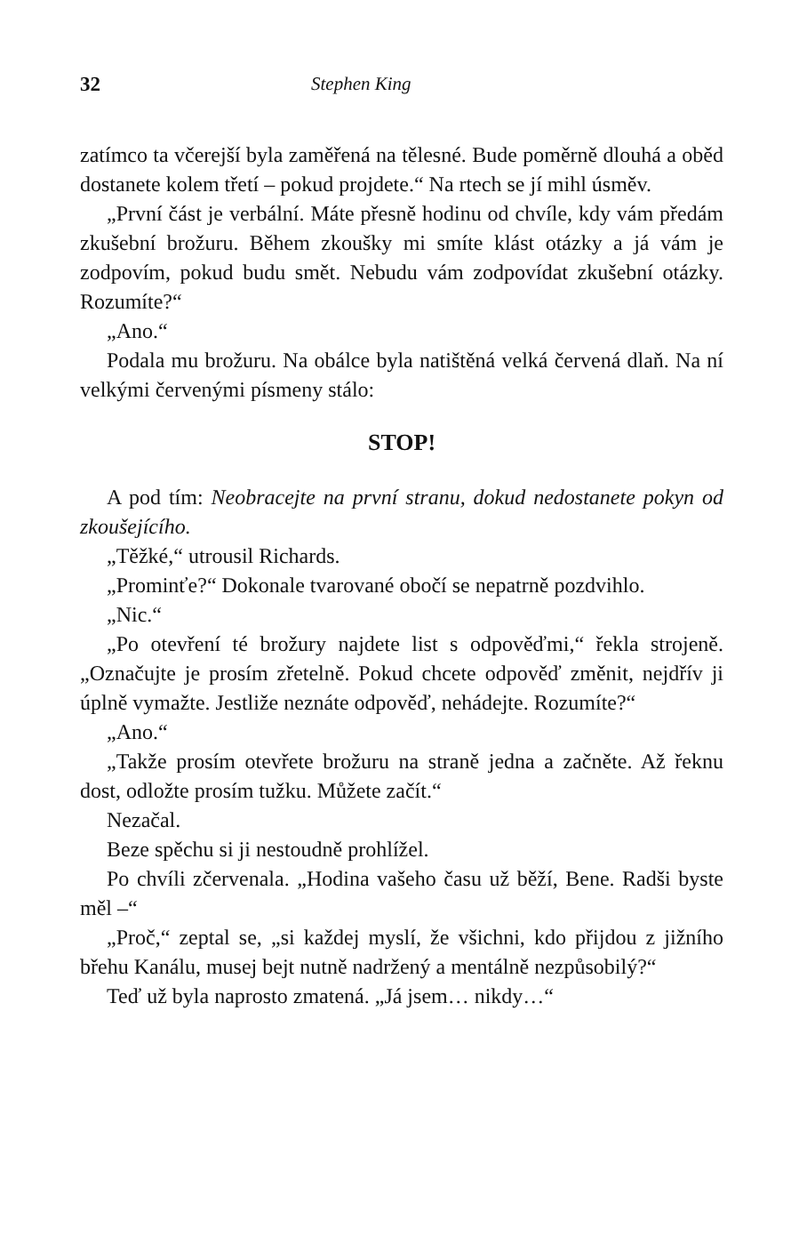32 Stephen King
zatímco ta včerejší byla zaměřená na tělesné. Bude poměrně dlouhá a oběd dostanete kolem třetí – pokud projdete.“ Na rtech se jí mihl úsměv.
„První část je verbální. Máte přesně hodinu od chvíle, kdy vám předám zkušební brožuru. Během zkoušky mi smíte klást otázky a já vám je zodpovím, pokud budu smět. Nebudu vám zodpovídat zkušební otázky. Rozumíte?“
„Ano.“
Podala mu brožuru. Na obálce byla natištěná velká červená dlaň. Na ní velkými červenými písmeny stálo:
STOP!
A pod tím: Neobracejte na první stranu, dokud nedostanete pokyn od zkoušejícího.
„Těžké,“ utrousil Richards.
„Prominťe?“ Dokonale tvarované obočí se nepatrně pozdvihlo.
„Nic.“
„Po otevření té brožury najdete list s odpověďmi,“ řekla strojeně. „Označujte je prosím zřetelně. Pokud chcete odpověď změnit, nejdřív ji úplně vymažte. Jestliže neznáte odpověď, nehádejte. Rozumíte?“
„Ano.“
„Takže prosím otevřete brožuru na straně jedna a začněte. Až řeknu dost, odložte prosím tužku. Můžete začít.“
Nezačal.
Beze spěchu si ji nestoudně prohlížel.
Po chvíli zčervenala. „Hodina vašeho času už běží, Bene. Radši byste měl –“
„Proč,“ zeptal se, „si každej myslí, že všichni, kdo přijdou z jižního břehu Kanálu, musej bejt nutně nadržený a mentálně nezpůsobilý?“
Teď už byla naprosto zmatená. „Já jsem… nikdy…“